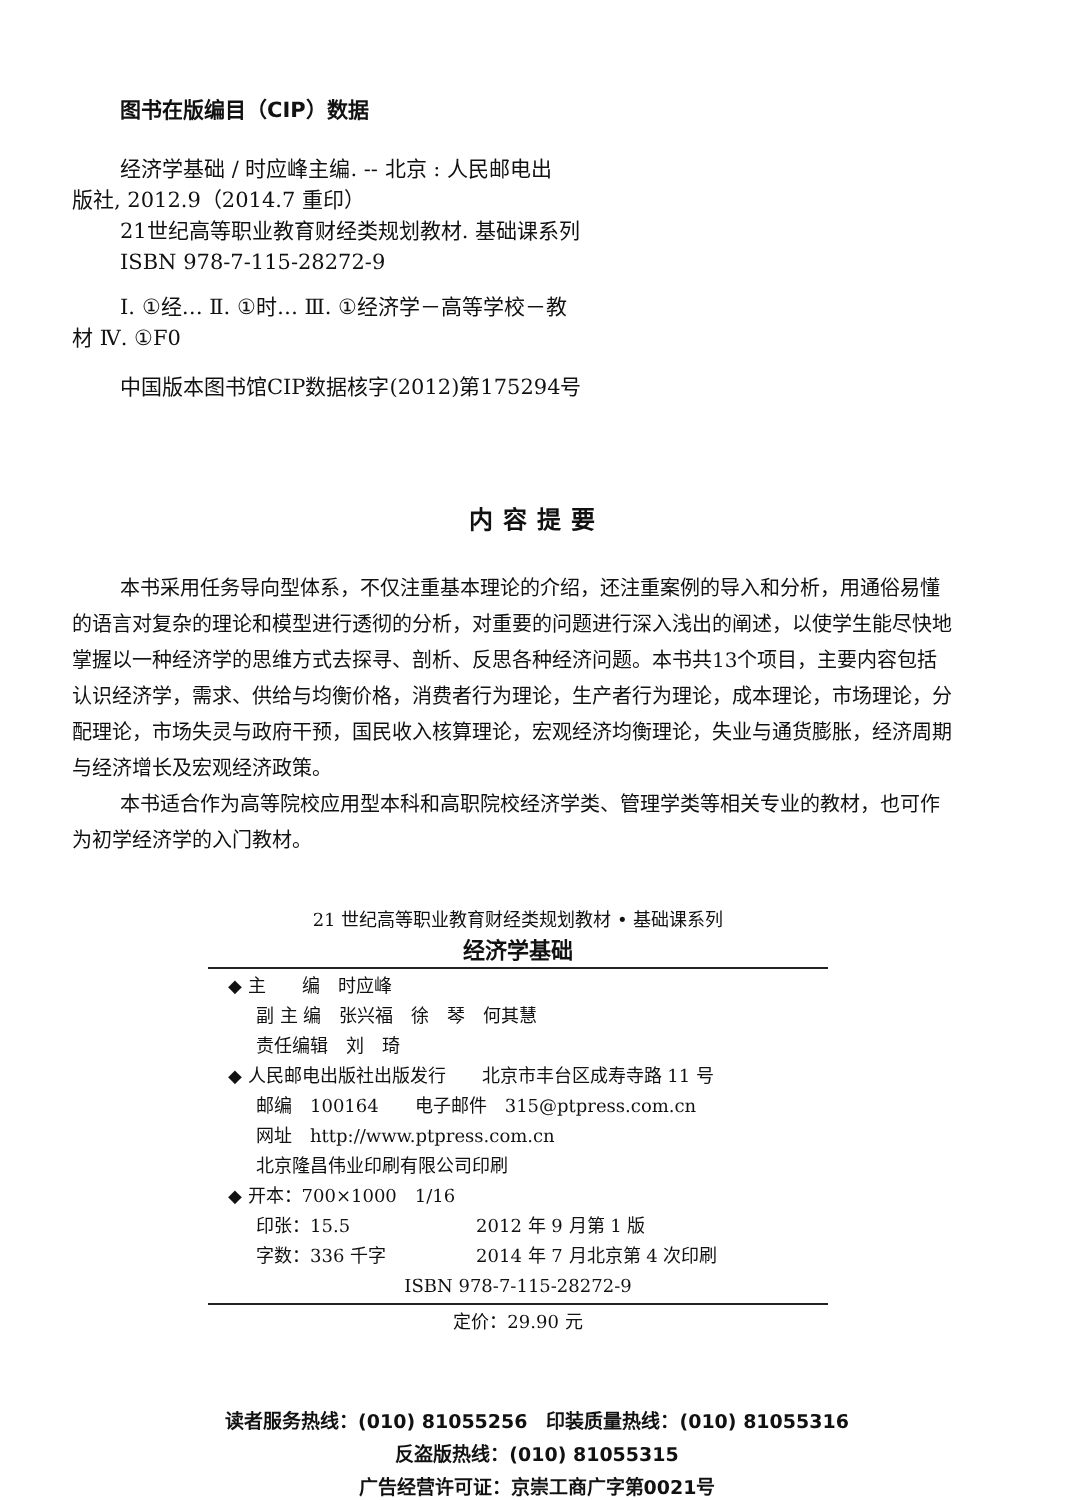图书在版编目（CIP）数据
经济学基础 / 时应峰主编. -- 北京 : 人民邮电出
版社, 2012.9（2014.7 重印）
21世纪高等职业教育财经类规划教材. 基础课系列
ISBN 978-7-115-28272-9
Ⅰ. ①经… Ⅱ. ①时… Ⅲ. ①经济学－高等学校－教
材 Ⅳ. ①F0
中国版本图书馆CIP数据核字(2012)第175294号
内容提要
本书采用任务导向型体系，不仅注重基本理论的介绍，还注重案例的导入和分析，用通俗易懂的语言对复杂的理论和模型进行透彻的分析，对重要的问题进行深入浅出的阐述，以使学生能尽快地掌握以一种经济学的思维方式去探寻、剖析、反思各种经济问题。本书共13个项目，主要内容包括认识经济学，需求、供给与均衡价格，消费者行为理论，生产者行为理论，成本理论，市场理论，分配理论，市场失灵与政府干预，国民收入核算理论，宏观经济均衡理论，失业与通货膨胀，经济周期与经济增长及宏观经济政策。
本书适合作为高等院校应用型本科和高职院校经济学类、管理学类等相关专业的教材，也可作为初学经济学的入门教材。
21 世纪高等职业教育财经类规划教材 • 基础课系列
经济学基础
◆ 主　　编　时应峰
副 主 编　张兴福　徐　琴　何其慧
责任编辑　刘　琦
◆ 人民邮电出版社出版发行　　北京市丰台区成寿寺路 11 号
邮编　100164　　电子邮件　315@ptpress.com.cn
网址　http://www.ptpress.com.cn
北京隆昌伟业印刷有限公司印刷
◆ 开本：700×1000　1/16
印张：15.5　　　　　　　2012 年 9 月第 1 版
字数：336 千字　　　　　2014 年 7 月北京第 4 次印刷
ISBN 978-7-115-28272-9
定价：29.90 元
读者服务热线：(010) 81055256　印装质量热线：(010) 81055316
反盗版热线：(010) 81055315
广告经营许可证：京崇工商广字第0021号